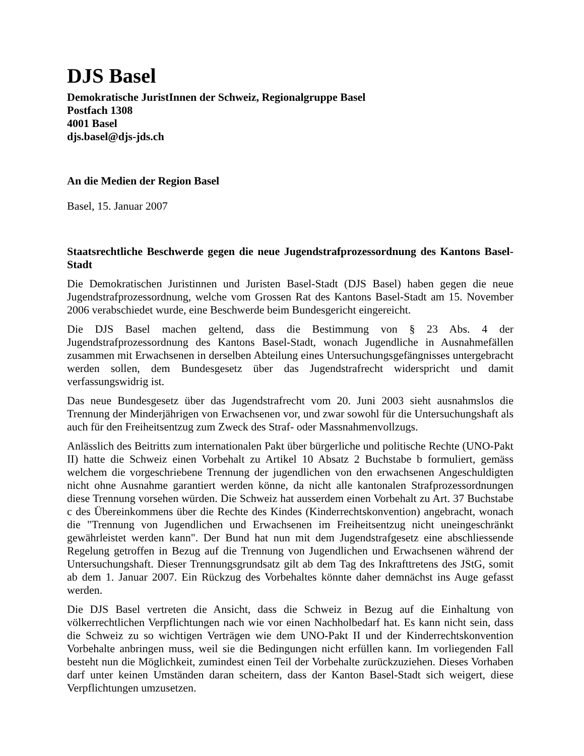DJS Basel
Demokratische JuristInnen der Schweiz, Regionalgruppe Basel
Postfach 1308
4001 Basel
djs.basel@djs-jds.ch
An die Medien der Region Basel
Basel, 15. Januar 2007
Staatsrechtliche Beschwerde gegen die neue Jugendstrafprozessordnung des Kantons Basel-Stadt
Die Demokratischen Juristinnen und Juristen Basel-Stadt (DJS Basel) haben gegen die neue Jugendstrafprozessordnung, welche vom Grossen Rat des Kantons Basel-Stadt am 15. November 2006 verabschiedet wurde, eine Beschwerde beim Bundesgericht eingereicht.
Die DJS Basel machen geltend, dass die Bestimmung von § 23 Abs. 4 der Jugendstrafprozessordnung des Kantons Basel-Stadt, wonach Jugendliche in Ausnahmefällen zusammen mit Erwachsenen in derselben Abteilung eines Untersuchungsgefängnisses untergebracht werden sollen, dem Bundesgesetz über das Jugendstrafrecht widerspricht und damit verfassungswidrig ist.
Das neue Bundesgesetz über das Jugendstrafrecht vom 20. Juni 2003 sieht ausnahmslos die Trennung der Minderjährigen von Erwachsenen vor, und zwar sowohl für die Untersuchungshaft als auch für den Freiheitsentzug zum Zweck des Straf- oder Massnahmenvollzugs.
Anlässlich des Beitritts zum internationalen Pakt über bürgerliche und politische Rechte (UNO-Pakt II) hatte die Schweiz einen Vorbehalt zu Artikel 10 Absatz 2 Buchstabe b formuliert, gemäss welchem die vorgeschriebene Trennung der jugendlichen von den erwachsenen Angeschuldigten nicht ohne Ausnahme garantiert werden könne, da nicht alle kantonalen Strafprozessordnungen diese Trennung vorsehen würden. Die Schweiz hat ausserdem einen Vorbehalt zu Art. 37 Buchstabe c des Übereinkommens über die Rechte des Kindes (Kinderrechtskonvention) angebracht, wonach die "Trennung von Jugendlichen und Erwachsenen im Freiheitsentzug nicht uneingeschränkt gewährleistet werden kann". Der Bund hat nun mit dem Jugendstrafgesetz eine abschliessende Regelung getroffen in Bezug auf die Trennung von Jugendlichen und Erwachsenen während der Untersuchungshaft. Dieser Trennungsgrundsatz gilt ab dem Tag des Inkrafttretens des JStG, somit ab dem 1. Januar 2007. Ein Rückzug des Vorbehaltes könnte daher demnächst ins Auge gefasst werden.
Die DJS Basel vertreten die Ansicht, dass die Schweiz in Bezug auf die Einhaltung von völkerrechtlichen Verpflichtungen nach wie vor einen Nachholbedarf hat. Es kann nicht sein, dass die Schweiz zu so wichtigen Verträgen wie dem UNO-Pakt II und der Kinderrechtskonvention Vorbehalte anbringen muss, weil sie die Bedingungen nicht erfüllen kann. Im vorliegenden Fall besteht nun die Möglichkeit, zumindest einen Teil der Vorbehalte zurückzuziehen. Dieses Vorhaben darf unter keinen Umständen daran scheitern, dass der Kanton Basel-Stadt sich weigert, diese Verpflichtungen umzusetzen.